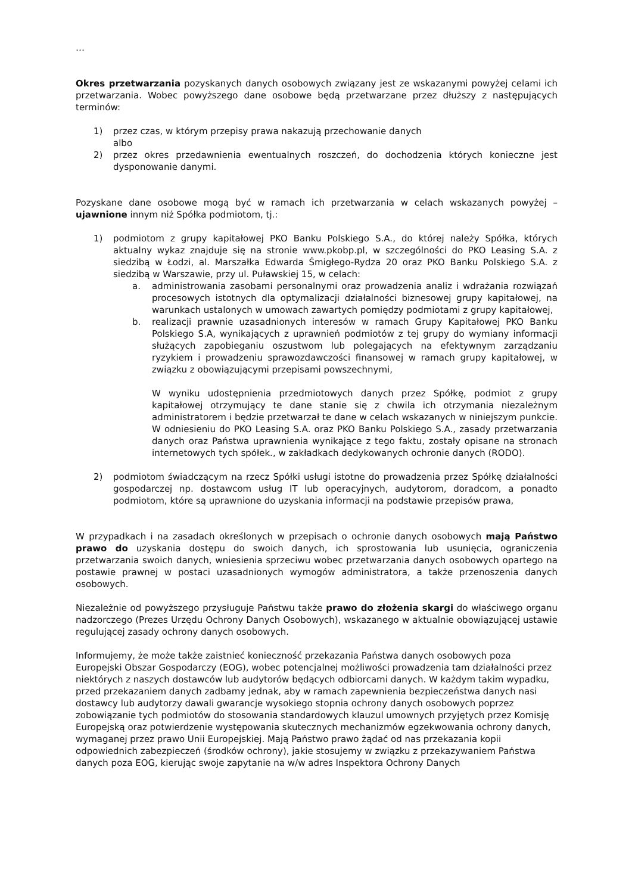…
Okres przetwarzania pozyskanych danych osobowych związany jest ze wskazanymi powyżej celami ich przetwarzania. Wobec powyższego dane osobowe będą przetwarzane przez dłuższy z następujących terminów:
1) przez czas, w którym przepisy prawa nakazują przechowanie danych
albo
2) przez okres przedawnienia ewentualnych roszczeń, do dochodzenia których konieczne jest dysponowanie danymi.
Pozyskane dane osobowe mogą być w ramach ich przetwarzania w celach wskazanych powyżej – ujawnione innym niż Spółka podmiotom, tj.:
1) podmiotom z grupy kapitałowej PKO Banku Polskiego S.A., do której należy Spółka, których aktualny wykaz znajduje się na stronie www.pkobp.pl, w szczególności do PKO Leasing S.A. z siedzibą w Łodzi, al. Marszałka Edwarda Śmigłego-Rydza 20 oraz PKO Banku Polskiego S.A. z siedzibą w Warszawie, przy ul. Puławskiej 15, w celach:
a. administrowania zasobami personalnymi oraz prowadzenia analiz i wdrażania rozwiązań procesowych istotnych dla optymalizacji działalności biznesowej grupy kapitałowej, na warunkach ustalonych w umowach zawartych pomiędzy podmiotami z grupy kapitałowej,
b. realizacji prawnie uzasadnionych interesów w ramach Grupy Kapitałowej PKO Banku Polskiego S.A, wynikających z uprawnień podmiotów z tej grupy do wymiany informacji służących zapobieganiu oszustwom lub polegających na efektywnym zarządzaniu ryzykiem i prowadzeniu sprawozdawczości finansowej w ramach grupy kapitałowej, w związku z obowiązującymi przepisami powszechnymi,
W wyniku udostępnienia przedmiotowych danych przez Spółkę, podmiot z grupy kapitałowej otrzymujący te dane stanie się z chwila ich otrzymania niezależnym administratorem i będzie przetwarzał te dane w celach wskazanych w niniejszym punkcie. W odniesieniu do PKO Leasing S.A. oraz PKO Banku Polskiego S.A., zasady przetwarzania danych oraz Państwa uprawnienia wynikające z tego faktu, zostały opisane na stronach internetowych tych spółek., w zakładkach dedykowanych ochronie danych (RODO).
2) podmiotom świadczącym na rzecz Spółki usługi istotne do prowadzenia przez Spółkę działalności gospodarczej np. dostawcom usług IT lub operacyjnych, audytorom, doradcom, a ponadto podmiotom, które są uprawnione do uzyskania informacji na podstawie przepisów prawa,
W przypadkach i na zasadach określonych w przepisach o ochronie danych osobowych mają Państwo prawo do uzyskania dostępu do swoich danych, ich sprostowania lub usunięcia, ograniczenia przetwarzania swoich danych, wniesienia sprzeciwu wobec przetwarzania danych osobowych opartego na postawie prawnej w postaci uzasadnionych wymogów administratora, a także przenoszenia danych osobowych.
Niezależnie od powyższego przysługuje Państwu także prawo do złożenia skargi do właściwego organu nadzorczego (Prezes Urzędu Ochrony Danych Osobowych), wskazanego w aktualnie obowiązującej ustawie regulującej zasady ochrony danych osobowych.
Informujemy, że może także zaistnieć konieczność przekazania Państwa danych osobowych poza Europejski Obszar Gospodarczy (EOG), wobec potencjalnej możliwości prowadzenia tam działalności przez niektórych z naszych dostawców lub audytorów będących odbiorcami danych. W każdym takim wypadku, przed przekazaniem danych zadbamy jednak, aby w ramach zapewnienia bezpieczeństwa danych nasi dostawcy lub audytorzy dawali gwarancje wysokiego stopnia ochrony danych osobowych poprzez zobowiązanie tych podmiotów do stosowania standardowych klauzul umownych przyjętych przez Komisję Europejską oraz potwierdzenie występowania skutecznych mechanizmów egzekwowania ochrony danych, wymaganej przez prawo Unii Europejskiej. Mają Państwo prawo żądać od nas przekazania kopii odpowiednich zabezpieczeń (środków ochrony), jakie stosujemy w związku z przekazywaniem Państwa danych poza EOG, kierując swoje zapytanie na w/w adres Inspektora Ochrony Danych